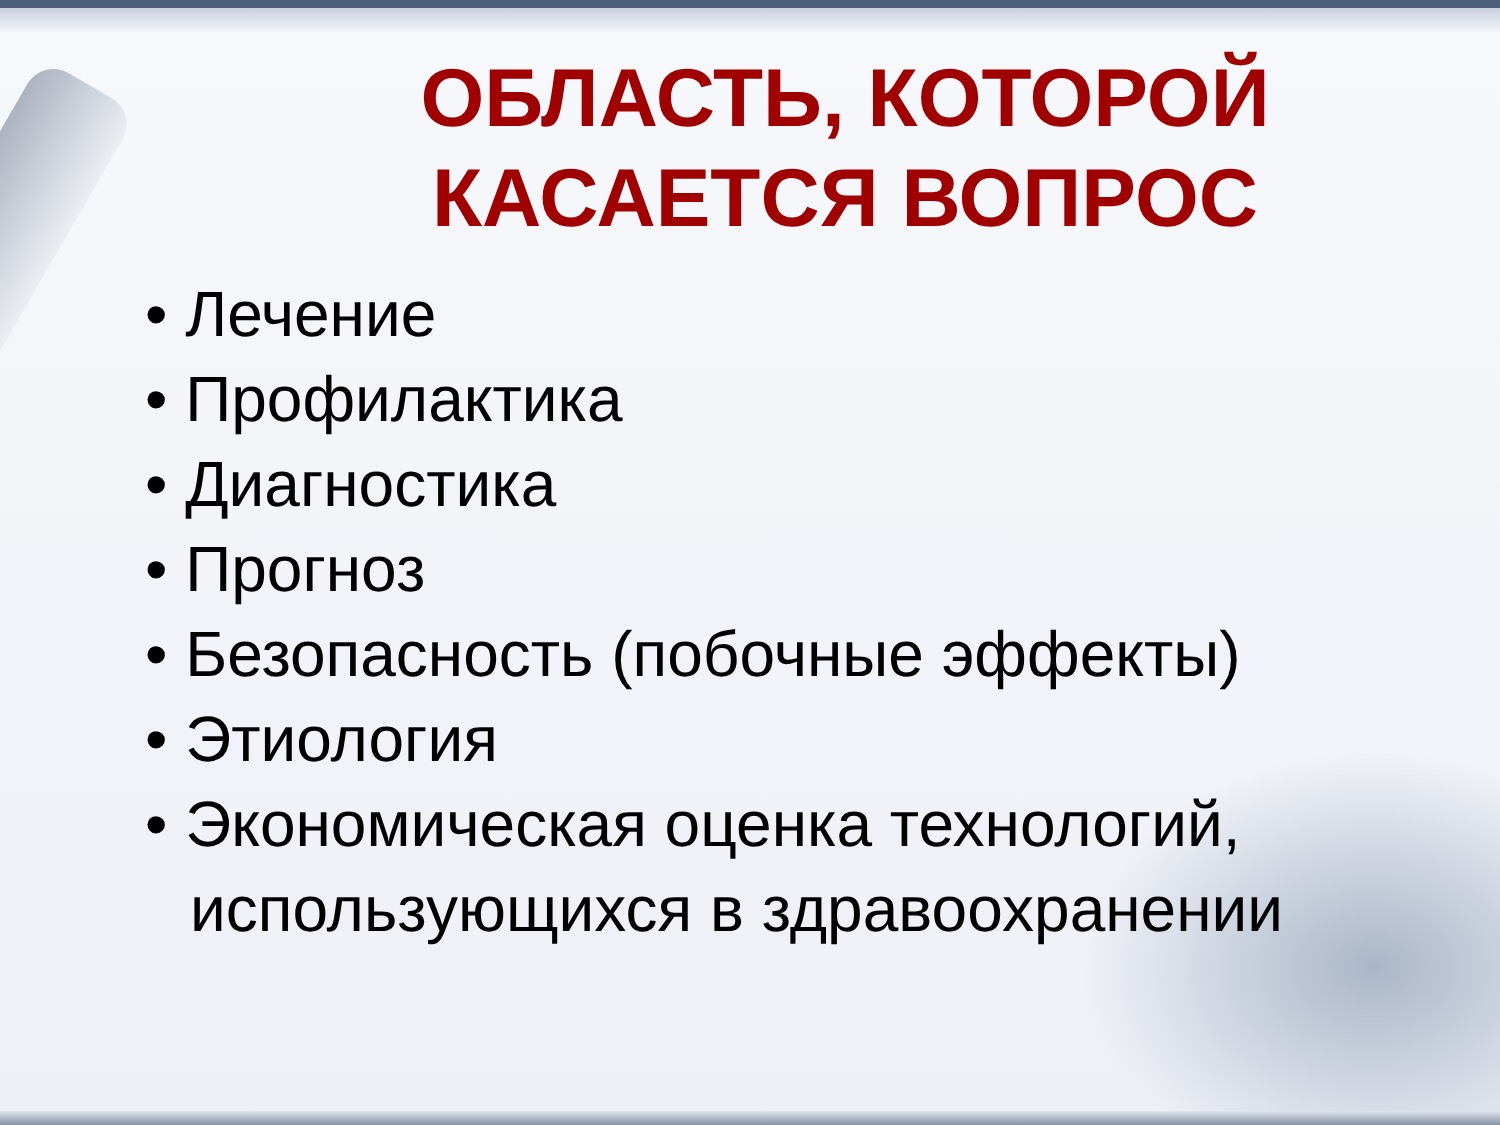ОБЛАСТЬ, КОТОРОЙ
КАСАЕТСЯ ВОПРОС
• Лечение
• Профилактика
• Диагностика
• Прогноз
• Безопасность (побочные эффекты)
• Этиология
• Экономическая оценка технологий, использующихся в здравоохранении